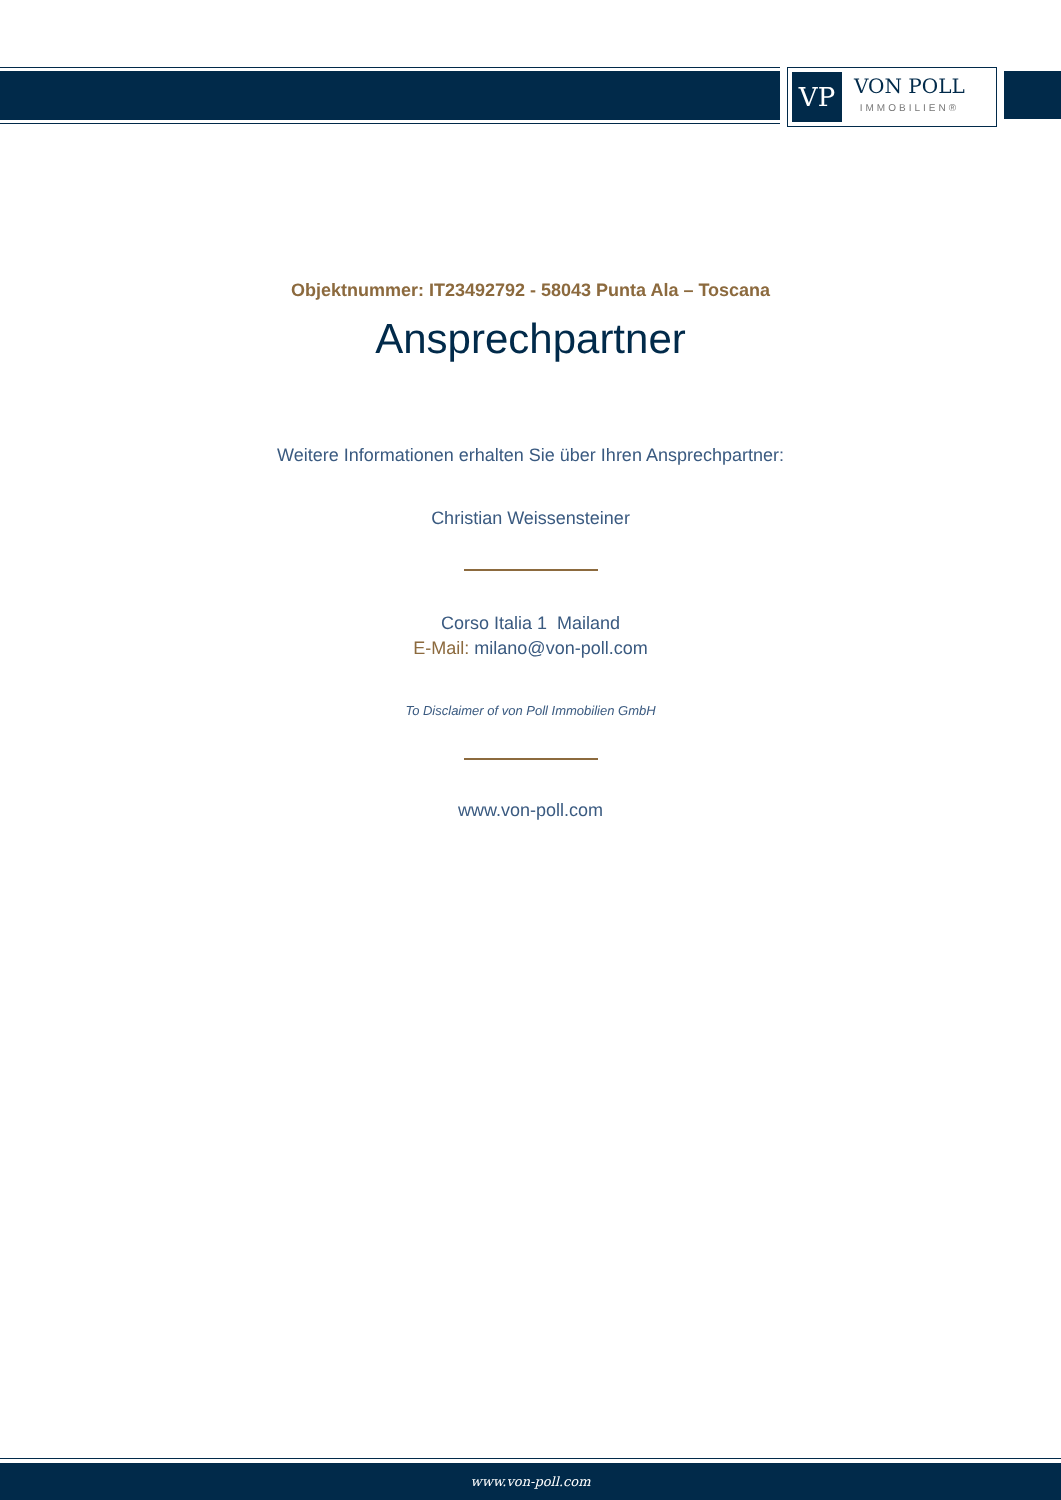VP
VON POLL
IMMOBILIEN®
Objektnummer: IT23492792 - 58043 Punta Ala – Toscana
Ansprechpartner
Weitere Informationen erhalten Sie über Ihren Ansprechpartner:
Christian Weissensteiner
Corso Italia 1 Mailand
E-Mail: milano@von-poll.com
To Disclaimer of von Poll Immobilien GmbH
www.von-poll.com
www.von-poll.com